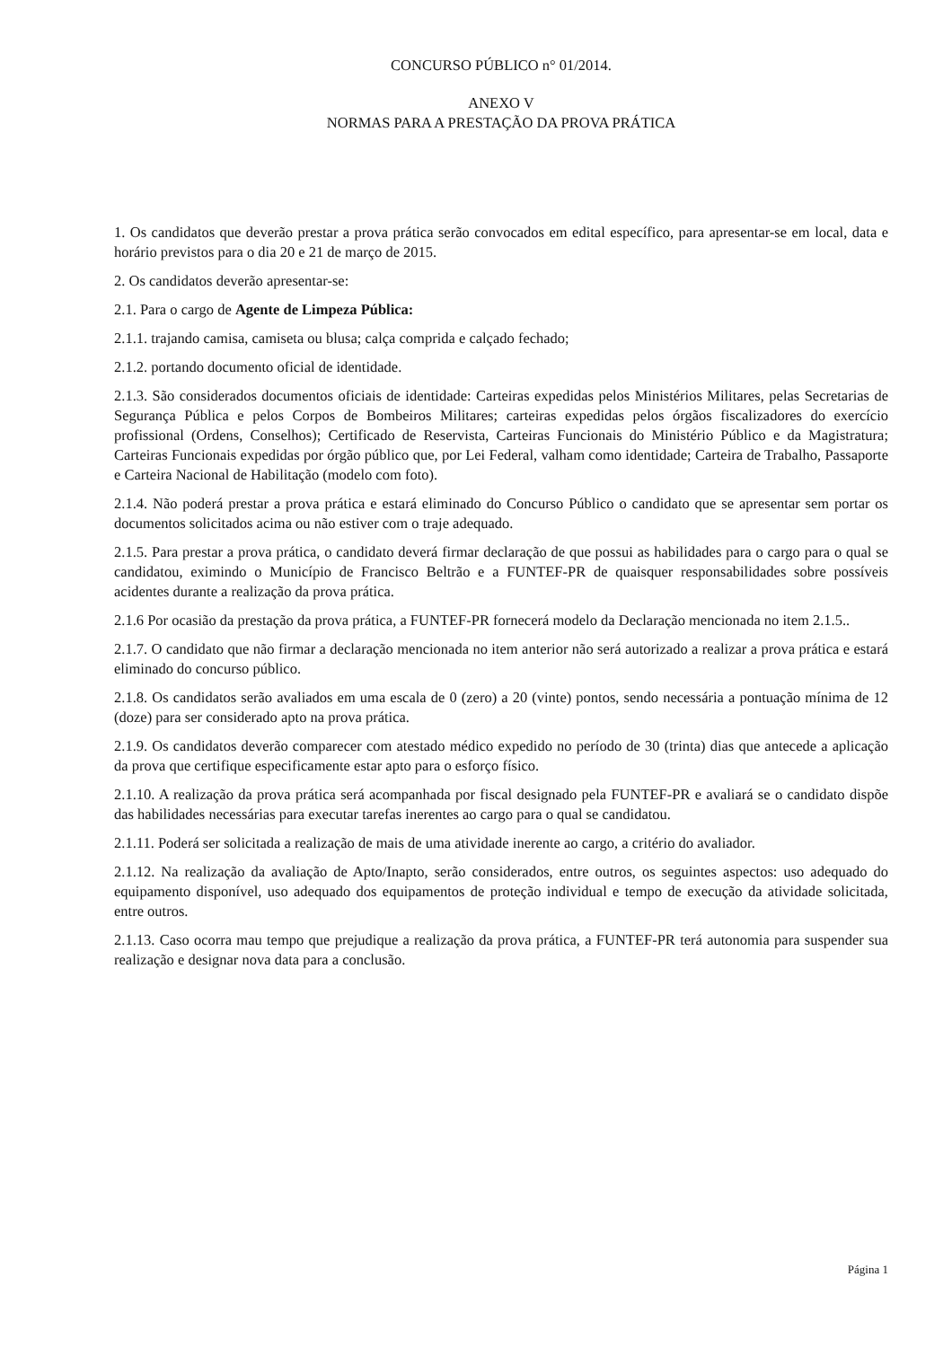CONCURSO PÚBLICO n° 01/2014.
ANEXO V
NORMAS PARA A PRESTAÇÃO DA PROVA PRÁTICA
1. Os candidatos que deverão prestar a prova prática serão convocados em edital específico, para apresentar-se em local, data e horário previstos para o dia 20 e 21 de março de 2015.
2. Os candidatos deverão apresentar-se:
2.1. Para o cargo de Agente de Limpeza Pública:
2.1.1. trajando camisa, camiseta ou blusa; calça comprida e calçado fechado;
2.1.2. portando documento oficial de identidade.
2.1.3. São considerados documentos oficiais de identidade: Carteiras expedidas pelos Ministérios Militares, pelas Secretarias de Segurança Pública e pelos Corpos de Bombeiros Militares; carteiras expedidas pelos órgãos fiscalizadores do exercício profissional (Ordens, Conselhos); Certificado de Reservista, Carteiras Funcionais do Ministério Público e da Magistratura; Carteiras Funcionais expedidas por órgão público que, por Lei Federal, valham como identidade; Carteira de Trabalho, Passaporte e Carteira Nacional de Habilitação (modelo com foto).
2.1.4. Não poderá prestar a prova prática e estará eliminado do Concurso Público o candidato que se apresentar sem portar os documentos solicitados acima ou não estiver com o traje adequado.
2.1.5. Para prestar a prova prática, o candidato deverá firmar declaração de que possui as habilidades para o cargo para o qual se candidatou, eximindo o Município de Francisco Beltrão e a FUNTEF-PR de quaisquer responsabilidades sobre possíveis acidentes durante a realização da prova prática.
2.1.6 Por ocasião da prestação da prova prática, a FUNTEF-PR fornecerá modelo da Declaração mencionada no item 2.1.5..
2.1.7. O candidato que não firmar a declaração mencionada no item anterior não será autorizado a realizar a prova prática e estará eliminado do concurso público.
2.1.8. Os candidatos serão avaliados em uma escala de 0 (zero) a 20 (vinte) pontos, sendo necessária a pontuação mínima de 12 (doze) para ser considerado apto na prova prática.
2.1.9. Os candidatos deverão comparecer com atestado médico expedido no período de 30 (trinta) dias que antecede a aplicação da prova que certifique especificamente estar apto para o esforço físico.
2.1.10. A realização da prova prática será acompanhada por fiscal designado pela FUNTEF-PR e avaliará se o candidato dispõe das habilidades necessárias para executar tarefas inerentes ao cargo para o qual se candidatou.
2.1.11. Poderá ser solicitada a realização de mais de uma atividade inerente ao cargo, a critério do avaliador.
2.1.12. Na realização da avaliação de Apto/Inapto, serão considerados, entre outros, os seguintes aspectos: uso adequado do equipamento disponível, uso adequado dos equipamentos de proteção individual e tempo de execução da atividade solicitada, entre outros.
2.1.13. Caso ocorra mau tempo que prejudique a realização da prova prática, a FUNTEF-PR terá autonomia para suspender sua realização e designar nova data para a conclusão.
Página 1